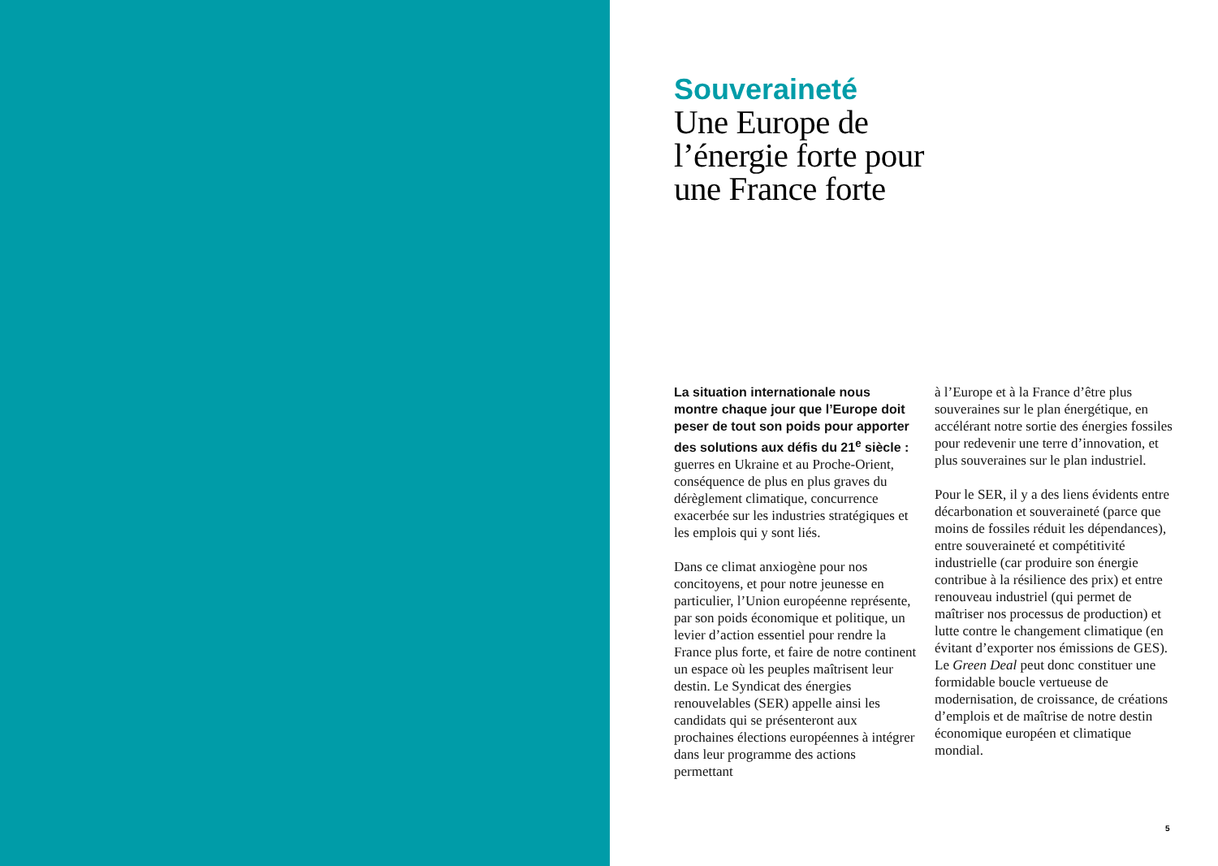Souveraineté
Une Europe de
l’énergie forte pour
une France forte
La situation internationale nous montre chaque jour que l’Europe doit peser de tout son poids pour apporter des solutions aux défis du 21<sup>e</sup> siècle : guerres en Ukraine et au Proche-Orient, conséquence de plus en plus graves du dérèglement climatique, concurrence exacerbée sur les industries stratégiques et les emplois qui y sont liés.
Dans ce climat anxiogène pour nos concitoyens, et pour notre jeunesse en particulier, l’Union européenne représente, par son poids économique et politique, un levier d’action essentiel pour rendre la France plus forte, et faire de notre continent un espace où les peuples maîtrisent leur destin. Le Syndicat des énergies renouvelables (SER) appelle ainsi les candidats qui se présenteront aux prochaines élections européennes à intégrer dans leur programme des actions permettant
à l’Europe et à la France d’être plus souveraines sur le plan énergétique, en accélérant notre sortie des énergies fossiles pour redevenir une terre d’innovation, et plus souveraines sur le plan industriel.
Pour le SER, il y a des liens évidents entre décarbonation et souveraineté (parce que moins de fossiles réduit les dépendances), entre souveraineté et compétitivité industrielle (car produire son énergie contribue à la résilience des prix) et entre renouveau industriel (qui permet de maîtriser nos processus de production) et lutte contre le changement climatique (en évitant d’exporter nos émissions de GES). Le Green Deal peut donc constituer une formidable boucle vertueuse de modernisation, de croissance, de créations d’emplois et de maîtrise de notre destin économique européen et climatique mondial.
5